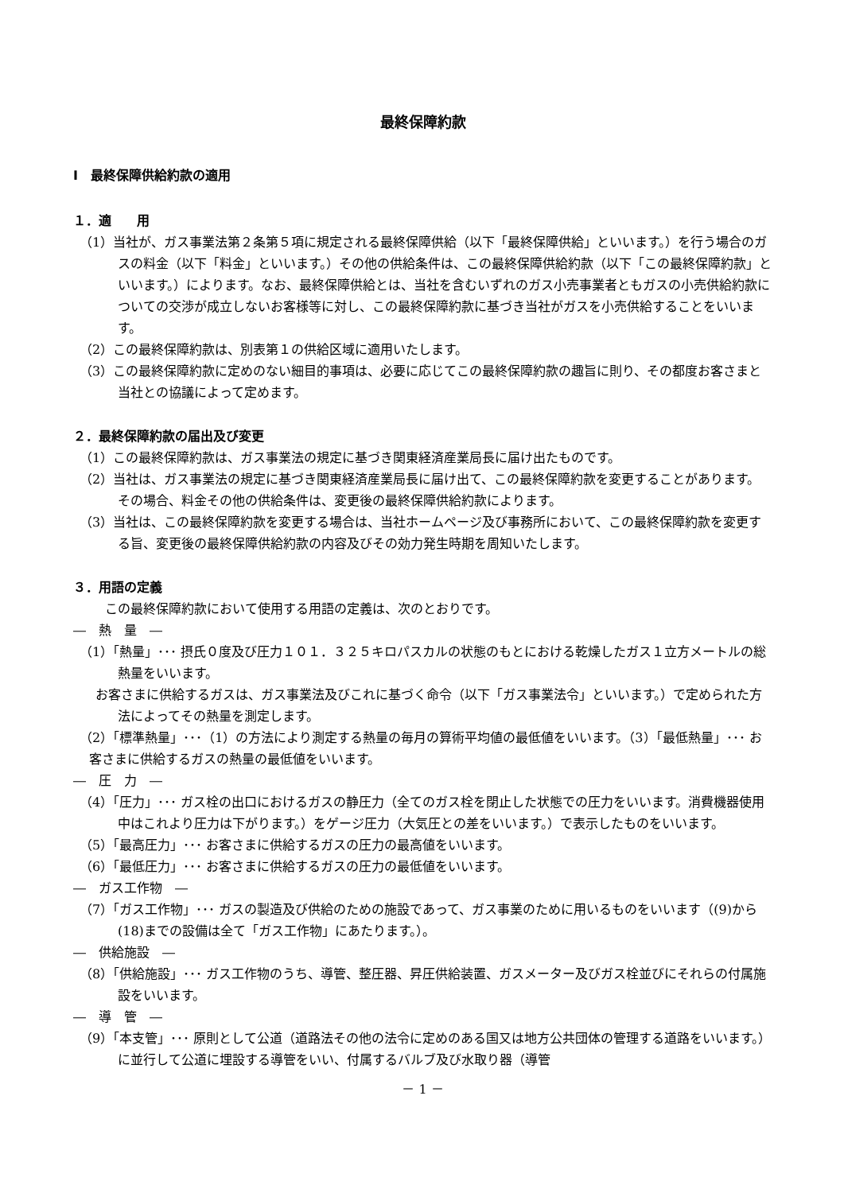最終保障約款
Ⅰ　最終保障供給約款の適用
１．適　　用
（1）当社が、ガス事業法第２条第５項に規定される最終保障供給（以下「最終保障供給」といいます。）を行う場合のガスの料金（以下「料金」といいます。）その他の供給条件は、この最終保障供給約款（以下「この最終保障約款」といいます。）によります。なお、最終保障供給とは、当社を含むいずれのガス小売事業者ともガスの小売供給約款についての交渉が成立しないお客様等に対し、この最終保障約款に基づき当社がガスを小売供給することをいいます。
（2）この最終保障約款は、別表第１の供給区域に適用いたします。
（3）この最終保障約款に定めのない細目的事項は、必要に応じてこの最終保障約款の趣旨に則り、その都度お客さまと当社との協議によって定めます。
２．最終保障約款の届出及び変更
（1）この最終保障約款は、ガス事業法の規定に基づき関東経済産業局長に届け出たものです。
（2）当社は、ガス事業法の規定に基づき関東経済産業局長に届け出て、この最終保障約款を変更することがあります。その場合、料金その他の供給条件は、変更後の最終保障供給約款によります。
（3）当社は、この最終保障約款を変更する場合は、当社ホームページ及び事務所において、この最終保障約款を変更する旨、変更後の最終保障供給約款の内容及びその効力発生時期を周知いたします。
３．用語の定義
この最終保障約款において使用する用語の定義は、次のとおりです。
―　熱　量　―
（1）「熱量」･･･ 摂氏０度及び圧力１０１．３２５キロパスカルの状態のもとにおける乾燥したガス１立方メートルの総熱量をいいます。
お客さまに供給するガスは、ガス事業法及びこれに基づく命令（以下「ガス事業法令」といいます。）で定められた方法によってその熱量を測定します。
（2）「標準熱量」･･･（1）の方法により測定する熱量の毎月の算術平均値の最低値をいいます。（3）「最低熱量」･･･ お客さまに供給するガスの熱量の最低値をいいます。
―　圧　力　―
（4）「圧力」･･･ ガス栓の出口におけるガスの静圧力（全てのガス栓を閉止した状態での圧力をいいます。消費機器使用中はこれより圧力は下がります。）をゲージ圧力（大気圧との差をいいます。）で表示したものをいいます。
（5）「最高圧力」･･･ お客さまに供給するガスの圧力の最高値をいいます。
（6）「最低圧力」･･･ お客さまに供給するガスの圧力の最低値をいいます。
―　ガス工作物　―
（7）「ガス工作物」･･･ ガスの製造及び供給のための施設であって、ガス事業のために用いるものをいいます（(9)から(18)までの設備は全て「ガス工作物」にあたります。）。
―　供給施設　―
（8）「供給施設」･･･ ガス工作物のうち、導管、整圧器、昇圧供給装置、ガスメーター及びガス栓並びにそれらの付属施設をいいます。
―　導　管　―
（9）「本支管」･･･ 原則として公道（道路法その他の法令に定めのある国又は地方公共団体の管理する道路をいいます。）に並行して公道に埋設する導管をいい、付属するバルブ及び水取り器（導管
－ 1 －